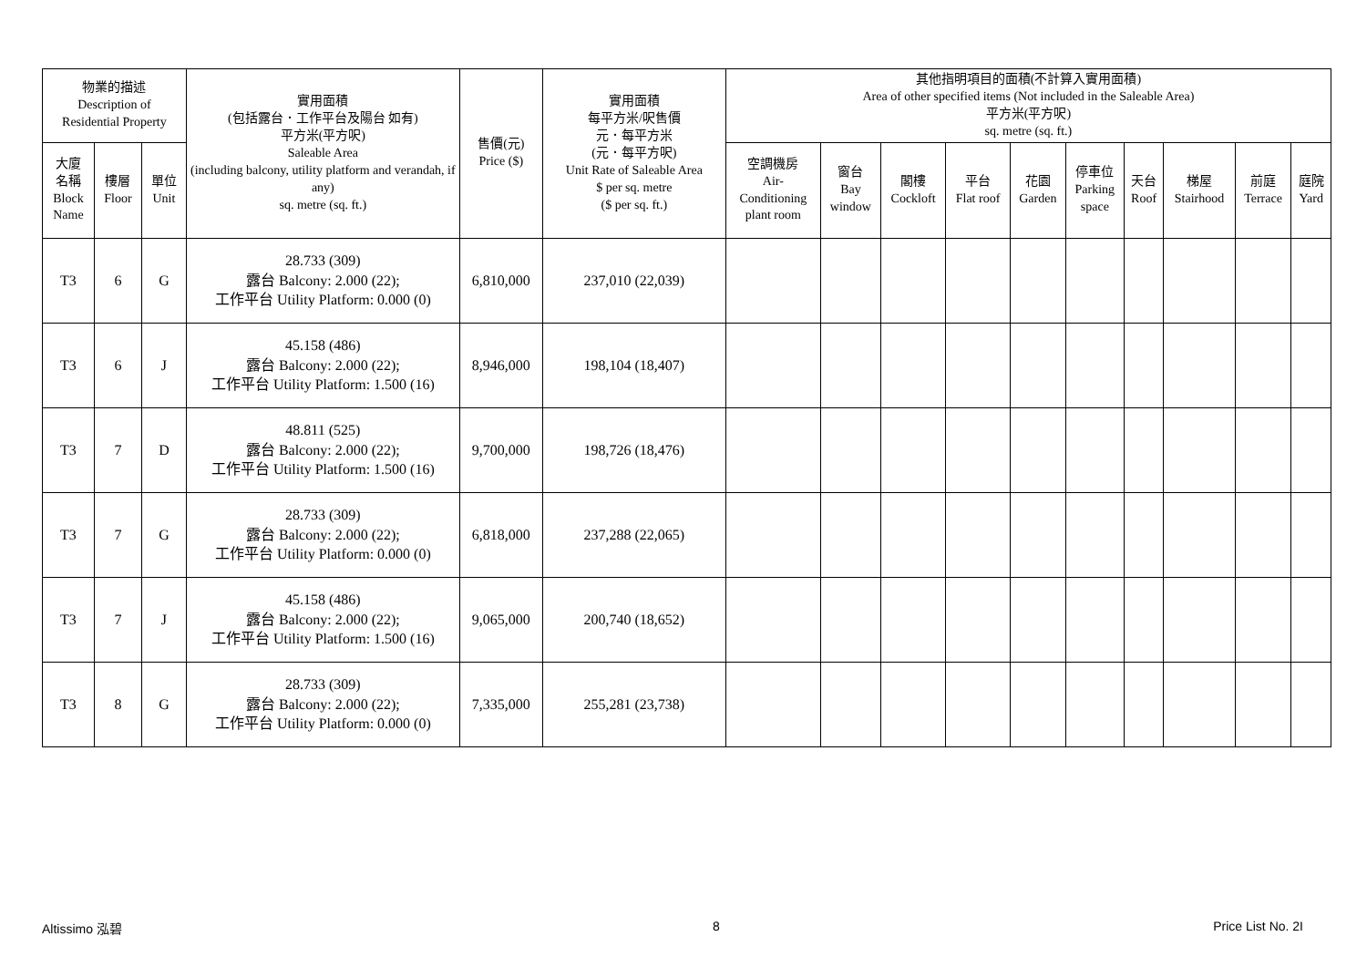| 物業的描述 Description of Residential Property | | | 實用面積 (包括露台．工作平台及陽台 如有) 平方米(平方呎) Saleable Area (including balcony, utility platform and verandah, if any) sq. metre (sq. ft.) | 售價(元) Price ($) | 實用面積 每平方米/呎售價 元．每平方米 (元．每平方呎) Unit Rate of Saleable Area $ per sq. metre ($ per sq. ft.) | 其他指明項目的面積(不計算入實用面積) Area of other specified items (Not included in the Saleable Area) 平方米(平方呎) sq. metre (sq. ft.) | | | | | | | | | |
| --- | --- | --- | --- | --- | --- | --- | --- | --- | --- | --- | --- | --- | --- | --- | --- |
| 大廈 名稱 Block Name | 樓層 Floor | 單位 Unit | | | | 空調機房 Air- Conditioning plant room | 窗台 Bay window | 閣樓 Cockloft | 平台 Flat roof | 花園 Garden | 停車位 Parking space | 天台 Roof | 梯屋 Stairhood | 前庭 Terrace | 庭院 Yard |
| T3 | 6 | G | 28.733 (309) 露台 Balcony: 2.000 (22); 工作平台 Utility Platform: 0.000 (0) | 6,810,000 | 237,010 (22,039) | | | | | | | | | | |
| T3 | 6 | J | 45.158 (486) 露台 Balcony: 2.000 (22); 工作平台 Utility Platform: 1.500 (16) | 8,946,000 | 198,104 (18,407) | | | | | | | | | | |
| T3 | 7 | D | 48.811 (525) 露台 Balcony: 2.000 (22); 工作平台 Utility Platform: 1.500 (16) | 9,700,000 | 198,726 (18,476) | | | | | | | | | | |
| T3 | 7 | G | 28.733 (309) 露台 Balcony: 2.000 (22); 工作平台 Utility Platform: 0.000 (0) | 6,818,000 | 237,288 (22,065) | | | | | | | | | | |
| T3 | 7 | J | 45.158 (486) 露台 Balcony: 2.000 (22); 工作平台 Utility Platform: 1.500 (16) | 9,065,000 | 200,740 (18,652) | | | | | | | | | | |
| T3 | 8 | G | 28.733 (309) 露台 Balcony: 2.000 (22); 工作平台 Utility Platform: 0.000 (0) | 7,335,000 | 255,281 (23,738) | | | | | | | | | | |
Altissimo 泓碧 8 Price List No. 2I